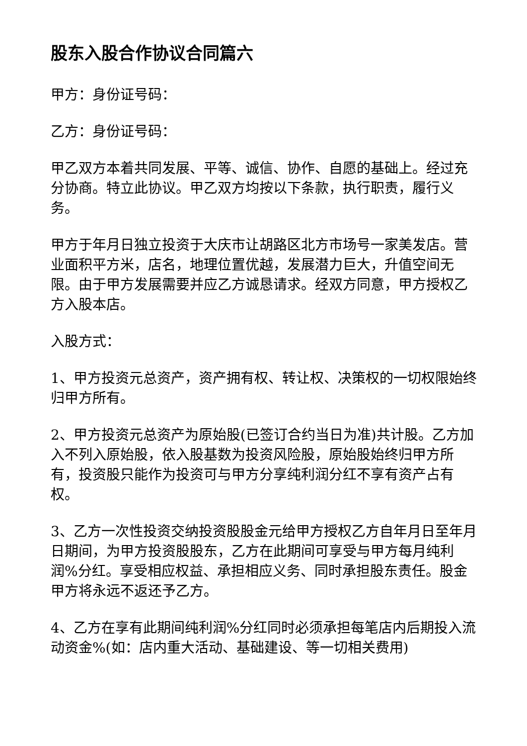股东入股合作协议合同篇六
甲方：身份证号码：
乙方：身份证号码：
甲乙双方本着共同发展、平等、诚信、协作、自愿的基础上。经过充分协商。特立此协议。甲乙双方均按以下条款，执行职责，履行义务。
甲方于年月日独立投资于大庆市让胡路区北方市场号一家美发店。营业面积平方米，店名，地理位置优越，发展潜力巨大，升值空间无限。由于甲方发展需要并应乙方诚恳请求。经双方同意，甲方授权乙方入股本店。
入股方式：
1、甲方投资元总资产，资产拥有权、转让权、决策权的一切权限始终归甲方所有。
2、甲方投资元总资产为原始股(已签订合约当日为准)共计股。乙方加入不列入原始股，依入股基数为投资风险股，原始股始终归甲方所有，投资股只能作为投资可与甲方分享纯利润分红不享有资产占有权。
3、乙方一次性投资交纳投资股股金元给甲方授权乙方自年月日至年月日期间，为甲方投资股股东，乙方在此期间可享受与甲方每月纯利润%分红。享受相应权益、承担相应义务、同时承担股东责任。股金甲方将永远不返还予乙方。
4、乙方在享有此期间纯利润%分红同时必须承担每笔店内后期投入流动资金%(如：店内重大活动、基础建设、等一切相关费用)